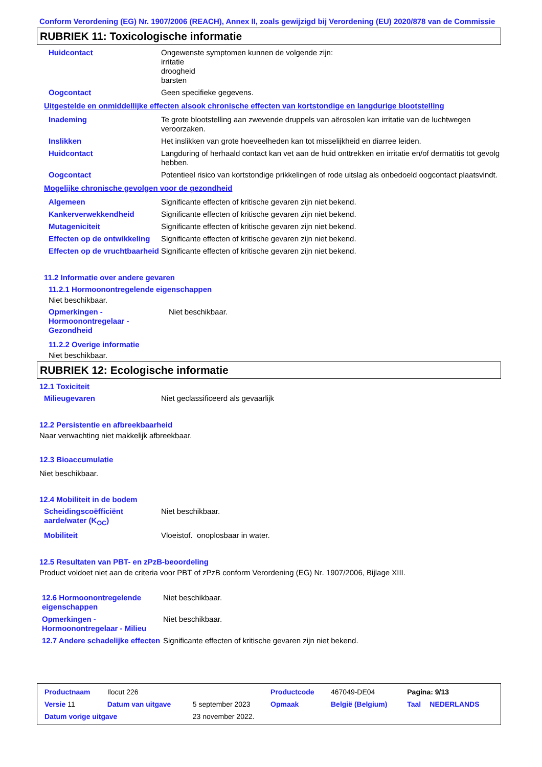Conform Verordening (EG) Nr. 1907/2006 (REACH), Annex II, zoals gewijzigd bij Verordening (EU) 2020/878 van de Commissie
RUBRIEK 11: Toxicologische informatie
| Huidcontact | Ongewenste symptomen kunnen de volgende zijn: irritatie droogheid barsten |
| Oogcontact | Geen specifieke gegevens. |
Uitgestelde en onmiddellijke effecten alsook chronische effecten van kortstondige en langdurige blootstelling
| Inademing | Te grote blootstelling aan zwevende druppels van aërosolen kan irritatie van de luchtwegen veroorzaken. |
| Inslikken | Het inslikken van grote hoeveelheden kan tot misselijkheid en diarree leiden. |
| Huidcontact | Langduring of herhaald contact kan vet aan de huid onttrekken en irritatie en/of dermatitis tot gevolg hebben. |
| Oogcontact | Potentieel risico van kortstondige prikkelingen of rode uitslag als onbedoeld oogcontact plaatsvindt. |
Mogelijke chronische gevolgen voor de gezondheid
| Algemeen | Significante effecten of kritische gevaren zijn niet bekend. |
| Kankerverwekkendheid | Significante effecten of kritische gevaren zijn niet bekend. |
| Mutageniciteit | Significante effecten of kritische gevaren zijn niet bekend. |
| Effecten op de ontwikkeling | Significante effecten of kritische gevaren zijn niet bekend. |
| Effecten op de vruchtbaarheid | Significante effecten of kritische gevaren zijn niet bekend. |
11.2 Informatie over andere gevaren
11.2.1 Hormoonontregelende eigenschappen
Niet beschikbaar.
| Opmerkingen - Hormoonontregelaar - Gezondheid | Niet beschikbaar. |
11.2.2 Overige informatie
Niet beschikbaar.
RUBRIEK 12: Ecologische informatie
12.1 Toxiciteit
| Milieugevaren | Niet geclassificeerd als gevaarlijk |
12.2 Persistentie en afbreekbaarheid
Naar verwachting niet makkelijk afbreekbaar.
12.3 Bioaccumulatie
Niet beschikbaar.
12.4 Mobiliteit in de bodem
| Scheidingscoëfficiënt aarde/water (K<sub>OC</sub>) | Niet beschikbaar. |
| Mobiliteit | Vloeistof. onoplosbaar in water. |
12.5 Resultaten van PBT- en zPzB-beoordeling
Product voldoet niet aan de criteria voor PBT of zPzB conform Verordening (EG) Nr. 1907/2006, Bijlage XIII.
| 12.6 Hormoonontregelende eigenschappen | Niet beschikbaar. |
| Opmerkingen - Hormoonontregelaar - Milieu | Niet beschikbaar. |
| 12.7 Andere schadelijke effecten | Significante effecten of kritische gevaren zijn niet bekend. |
| Productnaam | Ilocut 226 | | Productcode | 467049-DE04 | Pagina: 9/13 | |
| Versie 11 | Datum van uitgave | 5 september 2023 | Opmaak | België (Belgium) | Taal | NEDERLANDS |
| Datum vorige uitgave | | 23 november 2022. | | | | |